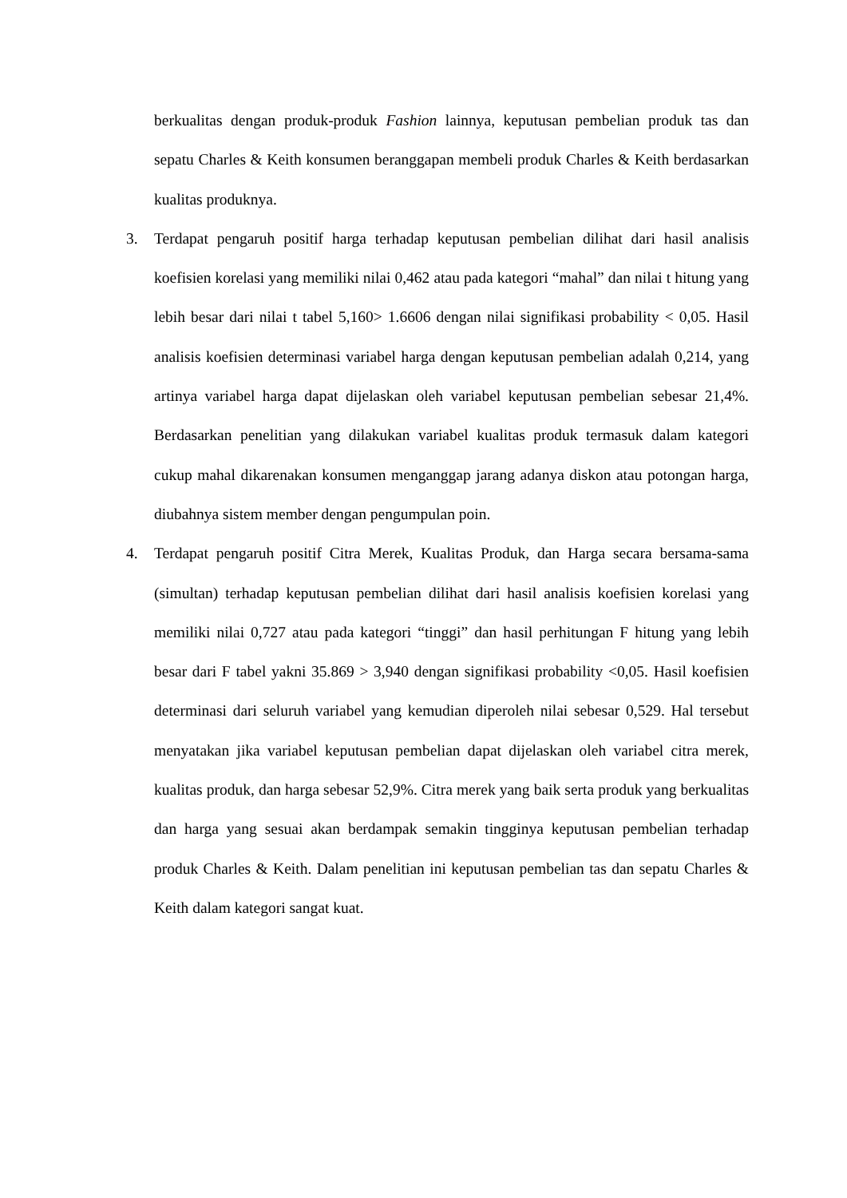berkualitas dengan produk-produk Fashion lainnya, keputusan pembelian produk tas dan sepatu Charles & Keith konsumen beranggapan membeli produk Charles & Keith berdasarkan kualitas produknya.
3. Terdapat pengaruh positif harga terhadap keputusan pembelian dilihat dari hasil analisis koefisien korelasi yang memiliki nilai 0,462 atau pada kategori “mahal” dan nilai t hitung yang lebih besar dari nilai t tabel 5,160> 1.6606 dengan nilai signifikasi probability < 0,05. Hasil analisis koefisien determinasi variabel harga dengan keputusan pembelian adalah 0,214, yang artinya variabel harga dapat dijelaskan oleh variabel keputusan pembelian sebesar 21,4%. Berdasarkan penelitian yang dilakukan variabel kualitas produk termasuk dalam kategori cukup mahal dikarenakan konsumen menganggap jarang adanya diskon atau potongan harga, diubahnya sistem member dengan pengumpulan poin.
4. Terdapat pengaruh positif Citra Merek, Kualitas Produk, dan Harga secara bersama-sama (simultan) terhadap keputusan pembelian dilihat dari hasil analisis koefisien korelasi yang memiliki nilai 0,727 atau pada kategori “tinggi” dan hasil perhitungan F hitung yang lebih besar dari F tabel yakni 35.869 > 3,940 dengan signifikasi probability <0,05. Hasil koefisien determinasi dari seluruh variabel yang kemudian diperoleh nilai sebesar 0,529. Hal tersebut menyatakan jika variabel keputusan pembelian dapat dijelaskan oleh variabel citra merek, kualitas produk, dan harga sebesar 52,9%. Citra merek yang baik serta produk yang berkualitas dan harga yang sesuai akan berdampak semakin tingginya keputusan pembelian terhadap produk Charles & Keith. Dalam penelitian ini keputusan pembelian tas dan sepatu Charles & Keith dalam kategori sangat kuat.